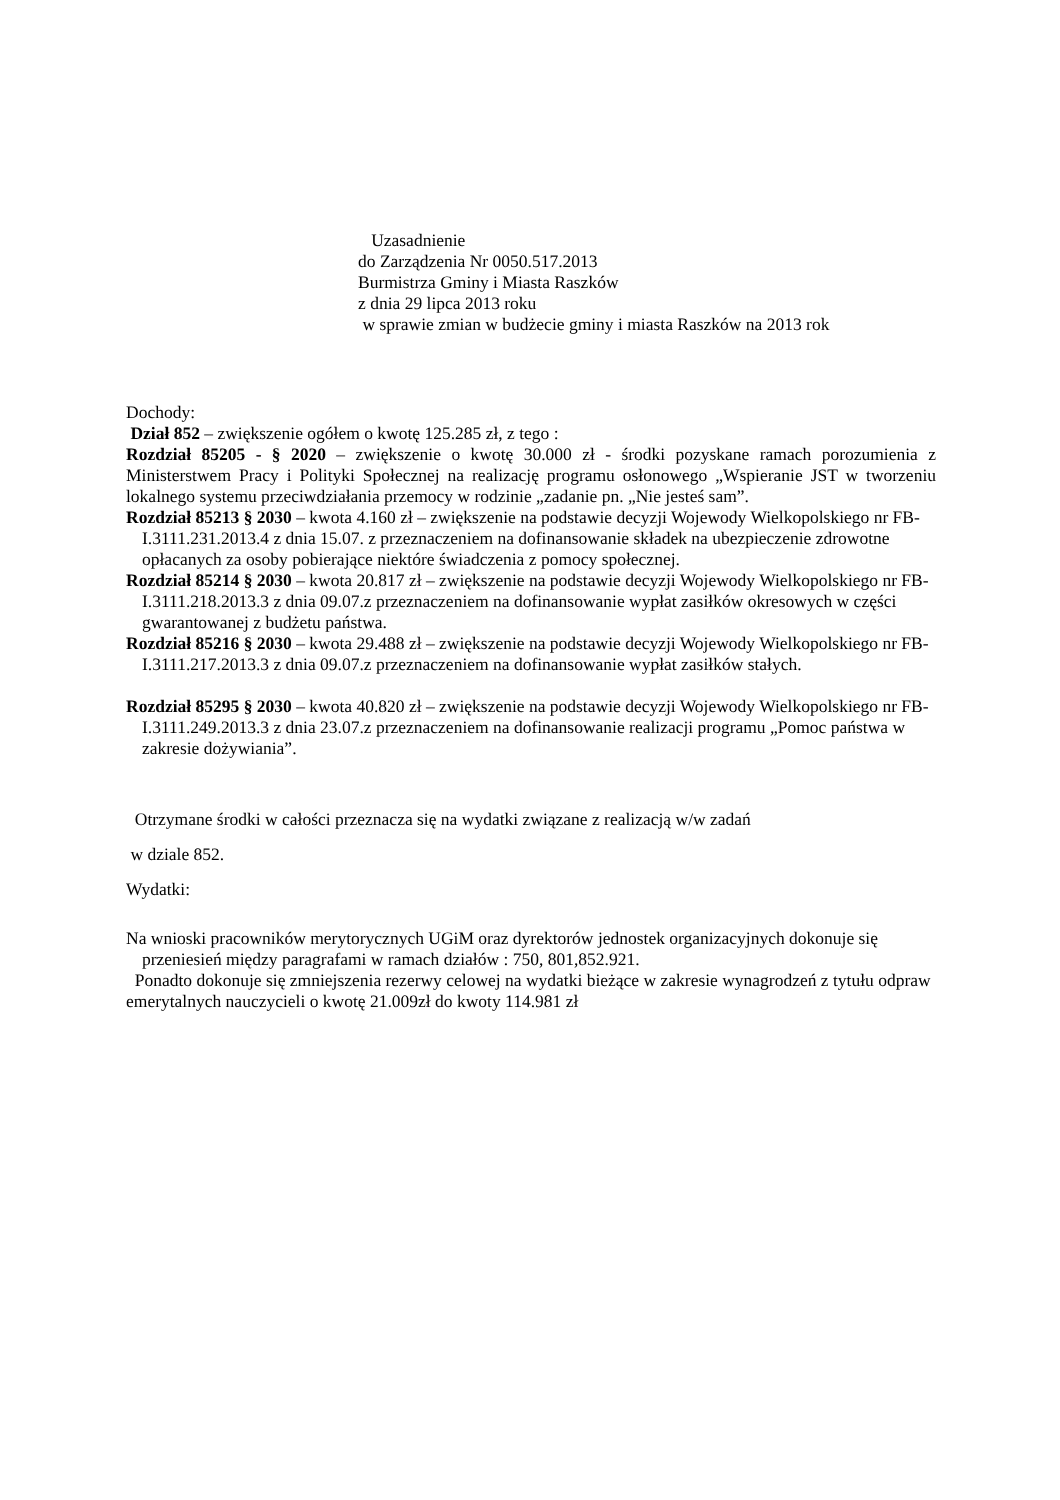Uzasadnienie
do Zarządzenia Nr 0050.517.2013
Burmistrza Gminy i Miasta Raszków
z dnia 29 lipca 2013 roku
w sprawie zmian w budżecie gminy i miasta Raszków na 2013 rok
Dochody:
Dział 852 – zwiększenie ogółem o kwotę 125.285 zł, z tego :
Rozdział 85205 - § 2020 – zwiększenie o kwotę 30.000 zł - środki pozyskane ramach porozumienia z Ministerstwem Pracy i Polityki Społecznej na realizację programu osłonowego „Wspieranie JST w tworzeniu lokalnego systemu przeciwdziałania przemocy w rodzinie „zadanie pn. „Nie jesteś sam”.
Rozdział 85213 § 2030 – kwota 4.160 zł – zwiększenie na podstawie decyzji Wojewody Wielkopolskiego nr FB-I.3111.231.2013.4 z dnia 15.07. z przeznaczeniem na dofinansowanie składek na ubezpieczenie zdrowotne opłacanych za osoby pobierające niektóre świadczenia z pomocy społecznej.
Rozdział 85214 § 2030 – kwota 20.817 zł – zwiększenie na podstawie decyzji Wojewody Wielkopolskiego nr FB-I.3111.218.2013.3 z dnia 09.07.z przeznaczeniem na dofinansowanie wypłat zasiłków okresowych w części gwarantowanej z budżetu państwa.
Rozdział 85216 § 2030 – kwota 29.488 zł – zwiększenie na podstawie decyzji Wojewody Wielkopolskiego nr FB-I.3111.217.2013.3 z dnia 09.07.z przeznaczeniem na dofinansowanie wypłat zasiłków stałych.
Rozdział 85295 § 2030 – kwota 40.820 zł – zwiększenie na podstawie decyzji Wojewody Wielkopolskiego nr FB-I.3111.249.2013.3 z dnia 23.07.z przeznaczeniem na dofinansowanie realizacji programu „Pomoc państwa w zakresie dożywiania”.
Otrzymane środki w całości przeznacza się na wydatki związane z realizacją w/w zadań
w dziale 852.
Wydatki:
Na wnioski pracowników merytorycznych UGiM oraz dyrektorów jednostek organizacyjnych dokonuje się przeniesień między paragrafami w ramach działów : 750, 801,852.921.
Ponadto dokonuje się zmniejszenia rezerwy celowej na wydatki bieżące w zakresie wynagrodzeń z tytułu odpraw emerytalnych nauczycieli o kwotę 21.009zł do kwoty 114.981 zł